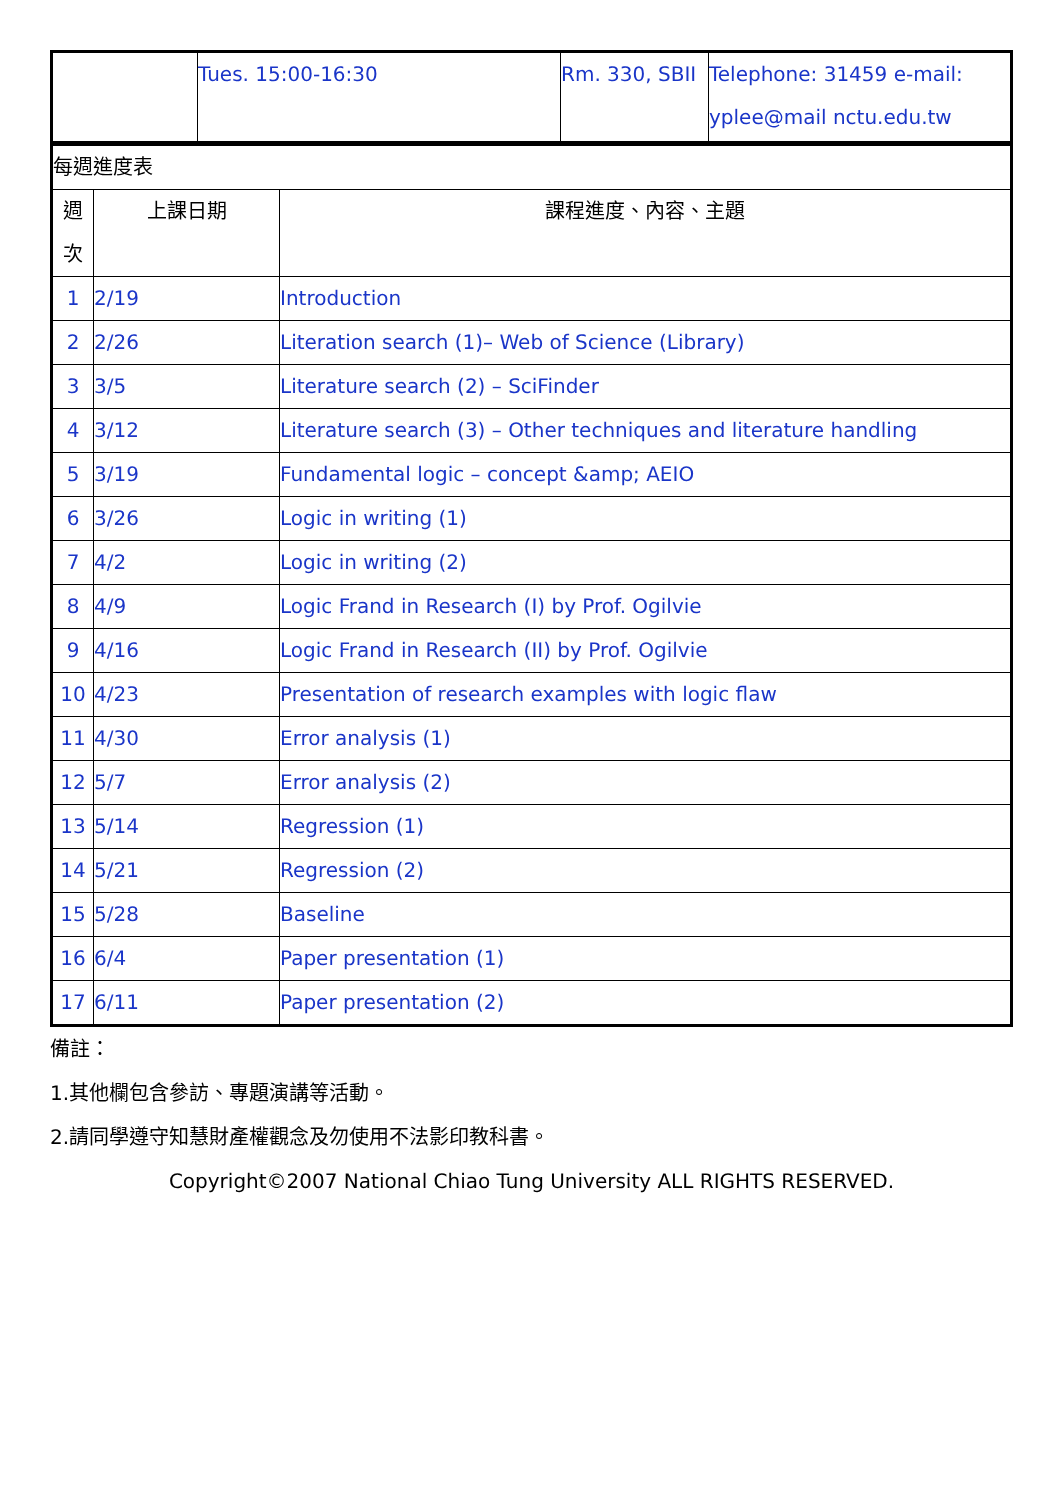| | Tues. 15:00-16:30 | Rm. 330, SBII | Telephone: 31459 e-mail: yplee@mail nctu.edu.tw |
| 每週進度表 | | |
| 週 次 | 上課日期 | 課程進度、內容、主題 |
| 1 | 2/19 | Introduction |
| 2 | 2/26 | Literation search (1)– Web of Science (Library) |
| 3 | 3/5 | Literature search (2) – SciFinder |
| 4 | 3/12 | Literature search (3) – Other techniques and literature handling |
| 5 | 3/19 | Fundamental logic – concept &amp; AEIO |
| 6 | 3/26 | Logic in writing (1) |
| 7 | 4/2 | Logic in writing (2) |
| 8 | 4/9 | Logic Frand in Research (I) by Prof. Ogilvie |
| 9 | 4/16 | Logic Frand in Research (II) by Prof. Ogilvie |
| 10 | 4/23 | Presentation of research examples with logic flaw |
| 11 | 4/30 | Error analysis (1) |
| 12 | 5/7 | Error analysis (2) |
| 13 | 5/14 | Regression (1) |
| 14 | 5/21 | Regression (2) |
| 15 | 5/28 | Baseline |
| 16 | 6/4 | Paper presentation (1) |
| 17 | 6/11 | Paper presentation (2) |
備註：
1.其他欄包含參訪、專題演講等活動。
2.請同學遵守知慧財產權觀念及勿使用不法影印教科書。
Copyright©2007 National Chiao Tung University ALL RIGHTS RESERVED.